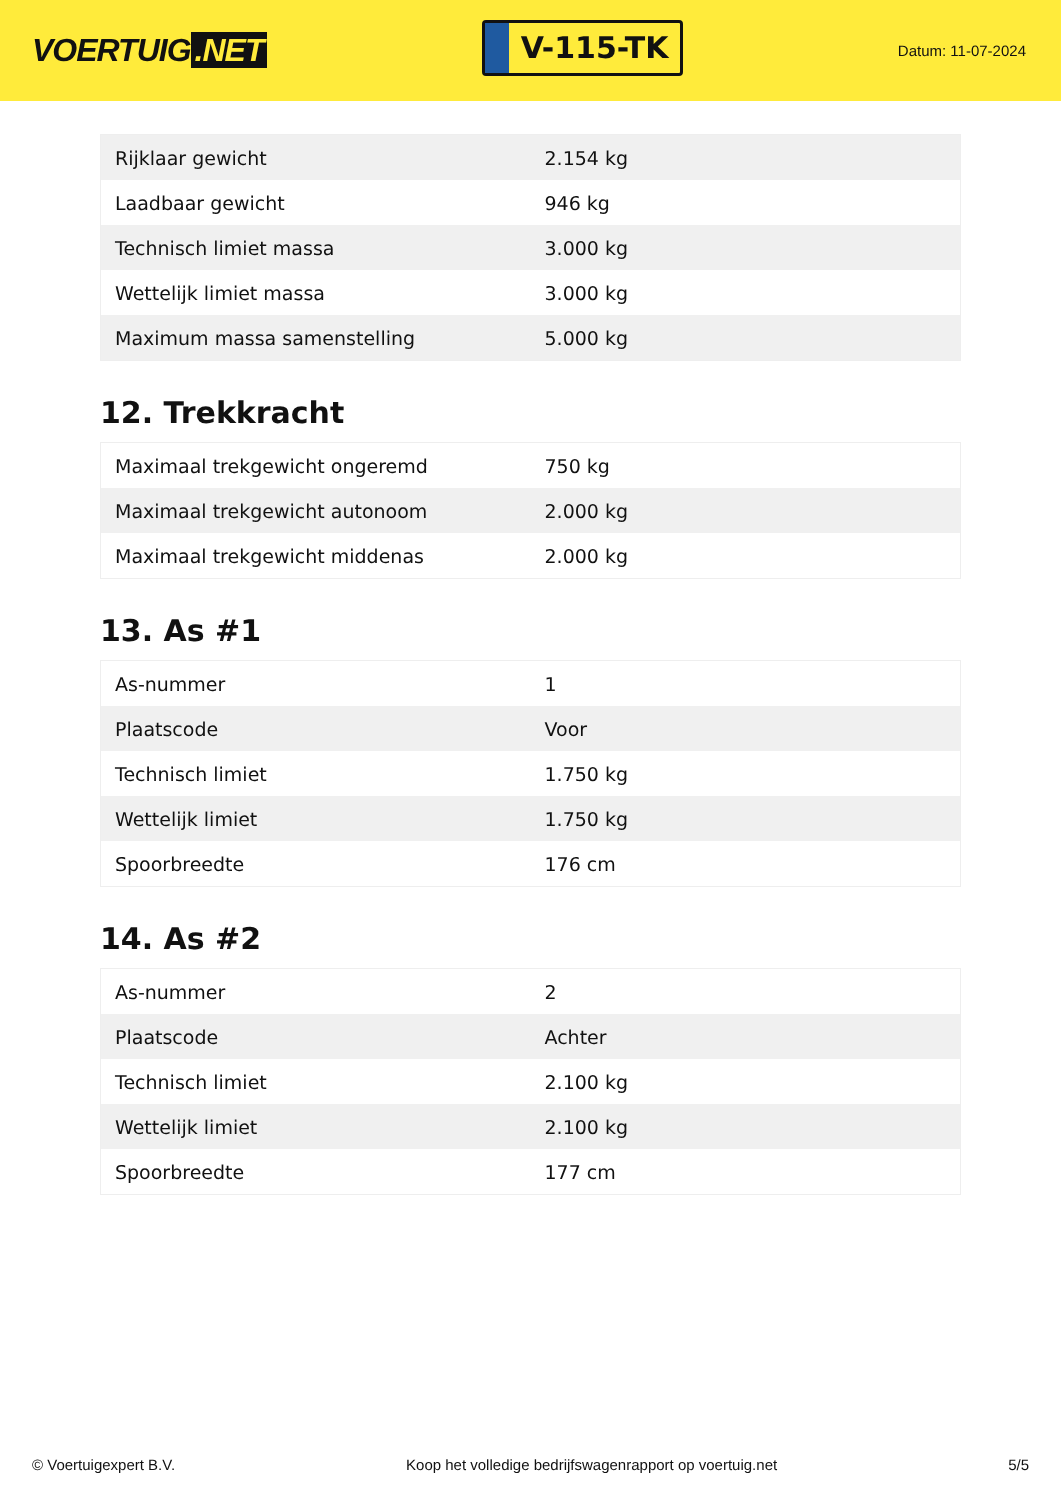VOERTUIG.NET
V-115-TK
Datum: 11-07-2024
| Rijklaar gewicht | 2.154 kg |
| Laadbaar gewicht | 946 kg |
| Technisch limiet massa | 3.000 kg |
| Wettelijk limiet massa | 3.000 kg |
| Maximum massa samenstelling | 5.000 kg |
12. Trekkracht
| Maximaal trekgewicht ongeremd | 750 kg |
| Maximaal trekgewicht autonoom | 2.000 kg |
| Maximaal trekgewicht middenas | 2.000 kg |
13. As #1
| As-nummer | 1 |
| Plaatscode | Voor |
| Technisch limiet | 1.750 kg |
| Wettelijk limiet | 1.750 kg |
| Spoorbreedte | 176 cm |
14. As #2
| As-nummer | 2 |
| Plaatscode | Achter |
| Technisch limiet | 2.100 kg |
| Wettelijk limiet | 2.100 kg |
| Spoorbreedte | 177 cm |
© Voertuigexpert B.V. Koop het volledige bedrijfswagenrapport op voertuig.net 5/5